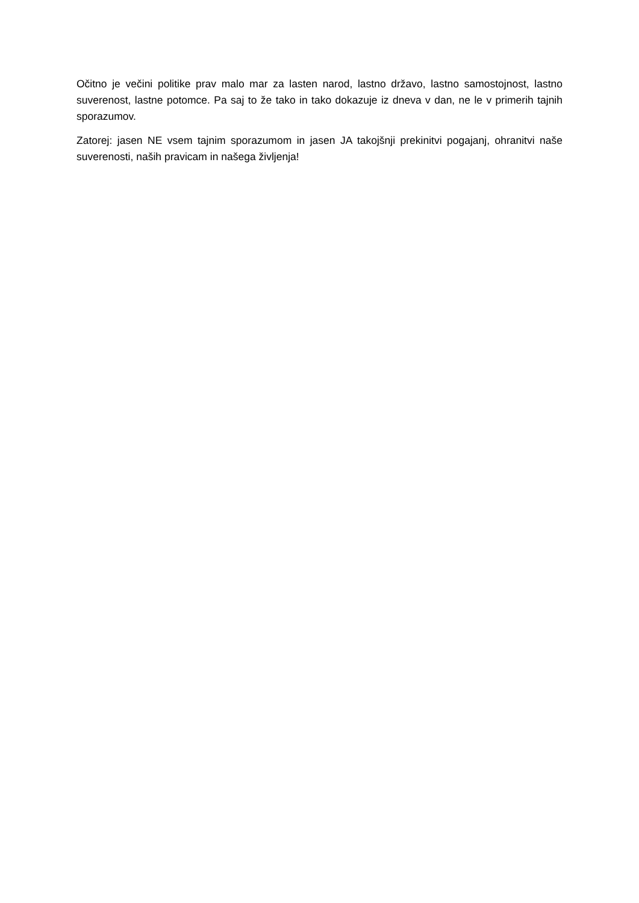Očitno je večini politike prav malo mar za lasten narod, lastno državo, lastno samostojnost, lastno suverenost, lastne potomce. Pa saj to že tako in tako dokazuje iz dneva v dan, ne le v primerih tajnih sporazumov.
Zatorej: jasen NE vsem tajnim sporazumom in jasen JA takojšnji prekinitvi pogajanj, ohranitvi naše suverenosti, naših pravicam in našega življenja!